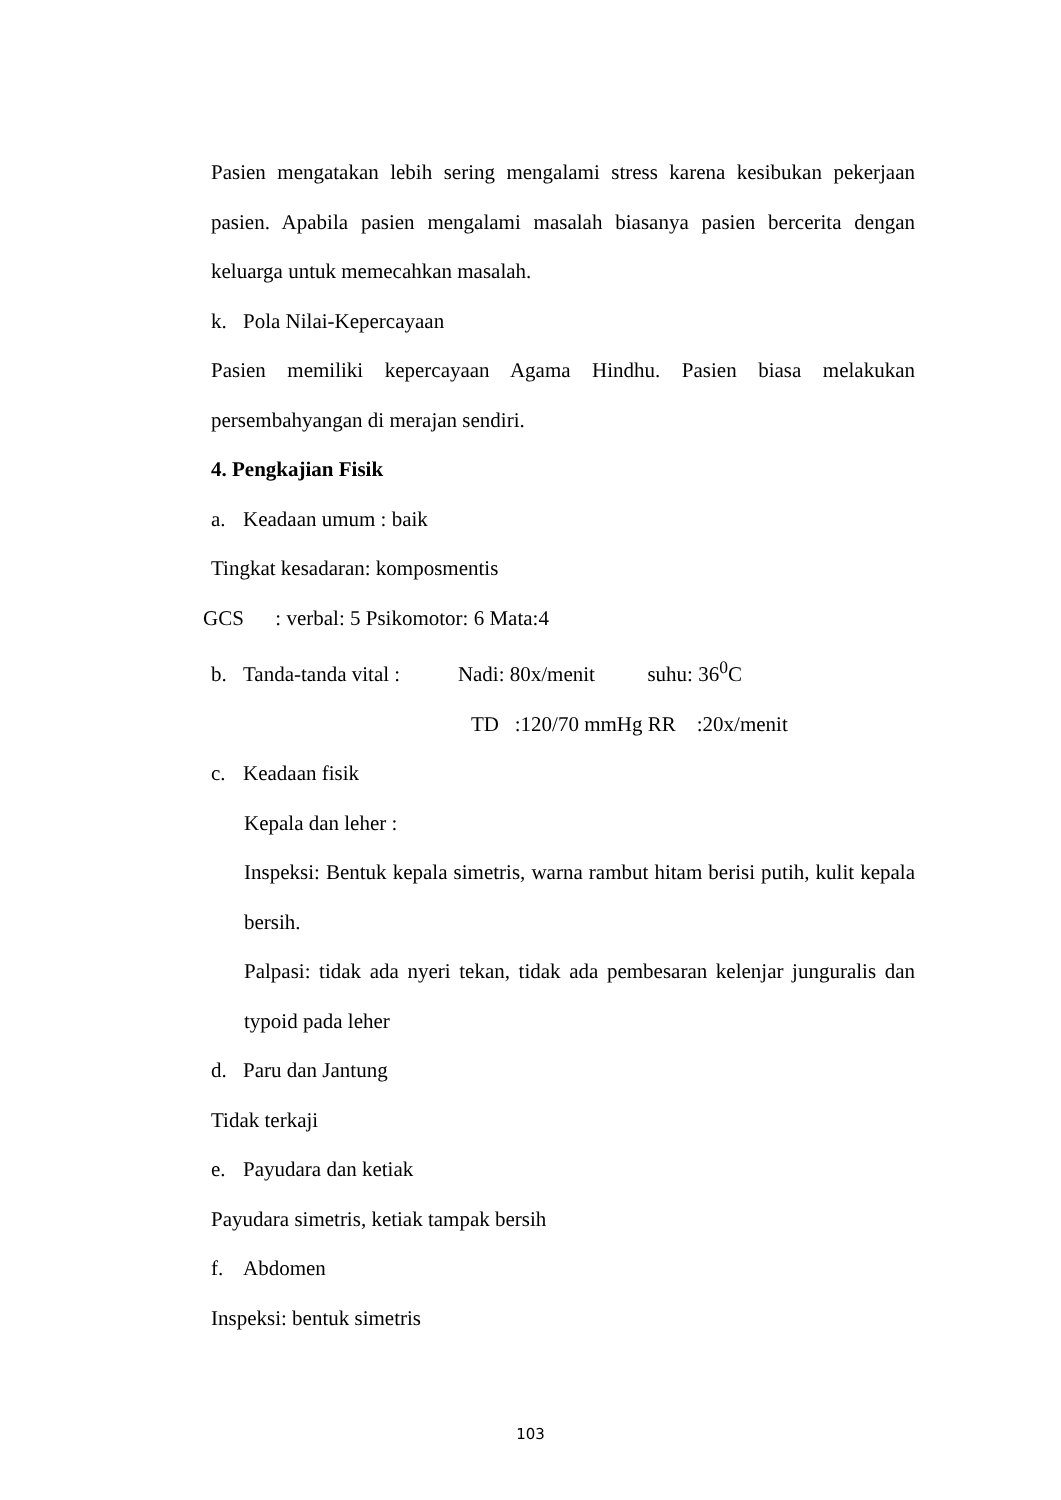Pasien mengatakan lebih sering mengalami stress karena kesibukan pekerjaan pasien. Apabila pasien mengalami masalah biasanya pasien bercerita dengan keluarga untuk memecahkan masalah.
k. Pola Nilai-Kepercayaan
Pasien memiliki kepercayaan Agama Hindhu. Pasien biasa melakukan persembahyangan di merajan sendiri.
4. Pengkajian Fisik
a. Keadaan umum : baik
Tingkat kesadaran: komposmentis
GCS : verbal: 5 Psikomotor: 6 Mata:4
b. Tanda-tanda vital : Nadi: 80x/menit suhu: 36<sup>0</sup>C
TD :120/70 mmHg RR :20x/menit
c. Keadaan fisik
Kepala dan leher :
Inspeksi: Bentuk kepala simetris, warna rambut hitam berisi putih, kulit kepala bersih.
Palpasi: tidak ada nyeri tekan, tidak ada pembesaran kelenjar junguralis dan typoid pada leher
d. Paru dan Jantung
Tidak terkaji
e. Payudara dan ketiak
Payudara simetris, ketiak tampak bersih
f. Abdomen
Inspeksi: bentuk simetris
103